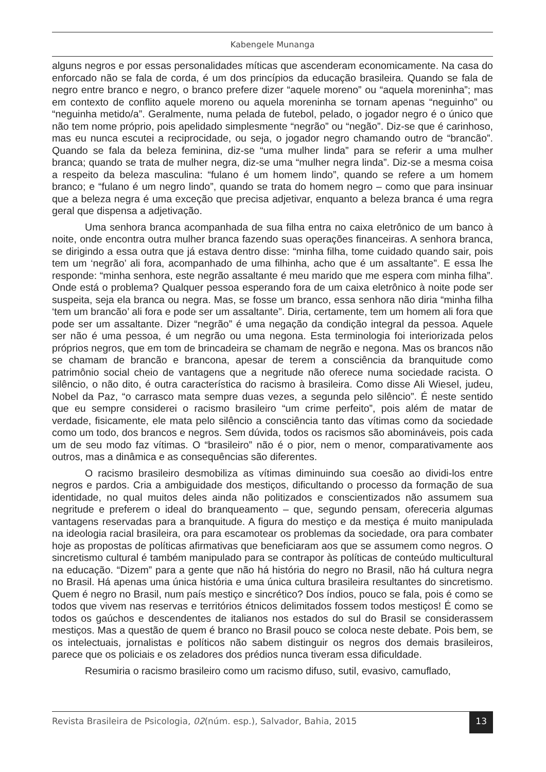Kabengele Munanga
alguns negros e por essas personalidades míticas que ascenderam economicamente. Na casa do enforcado não se fala de corda, é um dos princípios da educação brasileira. Quando se fala de negro entre branco e negro, o branco prefere dizer “aquele moreno” ou “aquela moreninha”; mas em contexto de conflito aquele moreno ou aquela moreninha se tornam apenas “neguinho” ou “neguinha metido/a”. Geralmente, numa pelada de futebol, pelado, o jogador negro é o único que não tem nome próprio, pois apelidado simplesmente “negrão” ou “negão”. Diz-se que é carinhoso, mas eu nunca escutei a reciprocidade, ou seja, o jogador negro chamando outro de “brancão”. Quando se fala da beleza feminina, diz-se “uma mulher linda” para se referir a uma mulher branca; quando se trata de mulher negra, diz-se uma “mulher negra linda”. Diz-se a mesma coisa a respeito da beleza masculina: “fulano é um homem lindo”, quando se refere a um homem branco; e “fulano é um negro lindo”, quando se trata do homem negro – como que para insinuar que a beleza negra é uma exceção que precisa adjetivar, enquanto a beleza branca é uma regra geral que dispensa a adjetivação.
Uma senhora branca acompanhada de sua filha entra no caixa eletrônico de um banco à noite, onde encontra outra mulher branca fazendo suas operações financeiras. A senhora branca, se dirigindo a essa outra que já estava dentro disse: “minha filha, tome cuidado quando sair, pois tem um ‘negrão’ ali fora, acompanhado de uma filhinha, acho que é um assaltante”. E essa lhe responde: “minha senhora, este negrão assaltante é meu marido que me espera com minha filha”. Onde está o problema? Qualquer pessoa esperando fora de um caixa eletrônico à noite pode ser suspeita, seja ela branca ou negra. Mas, se fosse um branco, essa senhora não diria “minha filha ‘tem um brancão’ ali fora e pode ser um assaltante”. Diria, certamente, tem um homem ali fora que pode ser um assaltante. Dizer “negrão” é uma negação da condição integral da pessoa. Aquele ser não é uma pessoa, é um negrão ou uma negona. Esta terminologia foi interiorizada pelos próprios negros, que em tom de brincadeira se chamam de negrão e negona. Mas os brancos não se chamam de brancão e brancona, apesar de terem a consciência da branquitude como patrimônio social cheio de vantagens que a negritude não oferece numa sociedade racista. O silêncio, o não dito, é outra característica do racismo à brasileira. Como disse Ali Wiesel, judeu, Nobel da Paz, “o carrasco mata sempre duas vezes, a segunda pelo silêncio”. É neste sentido que eu sempre considerei o racismo brasileiro “um crime perfeito”, pois além de matar de verdade, fisicamente, ele mata pelo silêncio a consciência tanto das vítimas como da sociedade como um todo, dos brancos e negros. Sem dúvida, todos os racismos são abomináveis, pois cada um de seu modo faz vítimas. O “brasileiro” não é o pior, nem o menor, comparativamente aos outros, mas a dinâmica e as consequências são diferentes.
O racismo brasileiro desmobiliza as vítimas diminuindo sua coesão ao dividi-los entre negros e pardos. Cria a ambiguidade dos mestiços, dificultando o processo da formação de sua identidade, no qual muitos deles ainda não politizados e conscientizados não assumem sua negritude e preferem o ideal do branqueamento – que, segundo pensam, ofereceria algumas vantagens reservadas para a branquitude. A figura do mestiço e da mestiça é muito manipulada na ideologia racial brasileira, ora para escamotear os problemas da sociedade, ora para combater hoje as propostas de políticas afirmativas que beneficiaram aos que se assumem como negros. O sincretismo cultural é também manipulado para se contrapor às políticas de conteúdo multicultural na educação. “Dizem” para a gente que não há história do negro no Brasil, não há cultura negra no Brasil. Há apenas uma única história e uma única cultura brasileira resultantes do sincretismo. Quem é negro no Brasil, num país mestiço e sincrético? Dos índios, pouco se fala, pois é como se todos que vivem nas reservas e territórios étnicos delimitados fossem todos mestiços! É como se todos os gaúchos e descendentes de italianos nos estados do sul do Brasil se considerassem mestiços. Mas a questão de quem é branco no Brasil pouco se coloca neste debate. Pois bem, se os intelectuais, jornalistas e políticos não sabem distinguir os negros dos demais brasileiros, parece que os policiais e os zeladores dos prédios nunca tiveram essa dificuldade.
Resumiria o racismo brasileiro como um racismo difuso, sutil, evasivo, camuflado,
Revista Brasileira de Psicologia, 02(núm. esp.), Salvador, Bahia, 2015 13